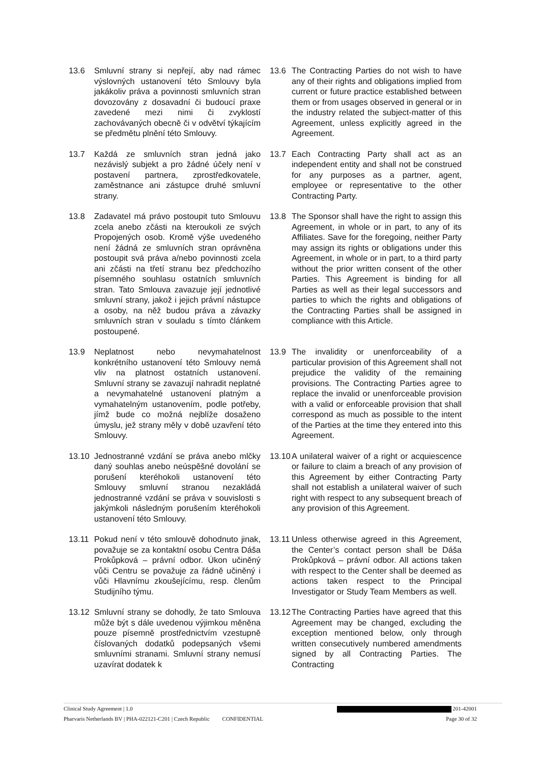13.6 Smluvní strany si nepřejí, aby nad rámec výslovných ustanovení této Smlouvy byla jakákoliv práva a povinnosti smluvních stran dovozovány z dosavadní či budoucí praxe zavedené mezi nimi či zvyklostí zachovávaných obecně či v odvětví týkajícím se předmětu plnění této Smlouvy.
13.6 The Contracting Parties do not wish to have any of their rights and obligations implied from current or future practice established between them or from usages observed in general or in the industry related the subject-matter of this Agreement, unless explicitly agreed in the Agreement.
13.7 Každá ze smluvních stran jedná jako nezávislý subjekt a pro žádné účely není v postavení partnera, zprostředkovatele, zaměstnance ani zástupce druhé smluvní strany.
13.7 Each Contracting Party shall act as an independent entity and shall not be construed for any purposes as a partner, agent, employee or representative to the other Contracting Party.
13.8 Zadavatel má právo postoupit tuto Smlouvu zcela anebo zčásti na kteroukoli ze svých Propojených osob. Kromě výše uvedeného není žádná ze smluvních stran oprávněna postoupit svá práva a/nebo povinnosti zcela ani zčásti na třetí stranu bez předchozího písemného souhlasu ostatních smluvních stran. Tato Smlouva zavazuje její jednotlivé smluvní strany, jakož i jejich právní nástupce a osoby, na něž budou práva a závazky smluvních stran v souladu s tímto článkem postoupené.
13.8 The Sponsor shall have the right to assign this Agreement, in whole or in part, to any of its Affiliates. Save for the foregoing, neither Party may assign its rights or obligations under this Agreement, in whole or in part, to a third party without the prior written consent of the other Parties. This Agreement is binding for all Parties as well as their legal successors and parties to which the rights and obligations of the Contracting Parties shall be assigned in compliance with this Article.
13.9 Neplatnost nebo nevymahatelnost konkrétního ustanovení této Smlouvy nemá vliv na platnost ostatních ustanovení. Smluvní strany se zavazují nahradit neplatné a nevymahatelné ustanovení platným a vymahatelným ustanovením, podle potřeby, jímž bude co možná nejblíže dosaženo úmyslu, jež strany měly v době uzavření této Smlouvy.
13.9 The invalidity or unenforceability of a particular provision of this Agreement shall not prejudice the validity of the remaining provisions. The Contracting Parties agree to replace the invalid or unenforceable provision with a valid or enforceable provision that shall correspond as much as possible to the intent of the Parties at the time they entered into this Agreement.
13.10 Jednostranné vzdání se práva anebo mlčky daný souhlas anebo neúspěšné dovolání se porušení kteréhokoli ustanovení této Smlouvy smluvní stranou nezakládá jednostranné vzdání se práva v souvislosti s jakýmkoli následným porušením kteréhokoli ustanovení této Smlouvy.
13.10
A unilateral waiver of a right or acquiescence or failure to claim a breach of any provision of this Agreement by either Contracting Party shall not establish a unilateral waiver of such right with respect to any subsequent breach of any provision of this Agreement.
13.11 Pokud není v této smlouvě dohodnuto jinak, považuje se za kontaktní osobu Centra Dáša Prokůpková – právní odbor. Úkon učiněný vůči Centru se považuje za řádně učiněný i vůči Hlavnímu zkoušejícímu, resp. členům Studijního týmu.
13.11
Unless otherwise agreed in this Agreement, the Center’s contact person shall be Dáša Prokůpková – právní odbor. All actions taken with respect to the Center shall be deemed as actions taken respect to the Principal Investigator or Study Team Members as well.
13.12 Smluvní strany se dohodly, že tato Smlouva může být s dále uvedenou výjimkou měněna pouze písemně prostřednictvím vzestupně číslovaných dodatků podepsaných všemi smluvními stranami. Smluvní strany nemusí uzavírat dodatek k
13.12
The Contracting Parties have agreed that this Agreement may be changed, excluding the exception mentioned below, only through written consecutively numbered amendments signed by all Contracting Parties. The Contracting
Clinical Study Agreement | 1.0 201-42001
Pharvaris Netherlands BV | PHA-022121-C201 | Czech Republic CONFIDENTIAL Page 30 of 32